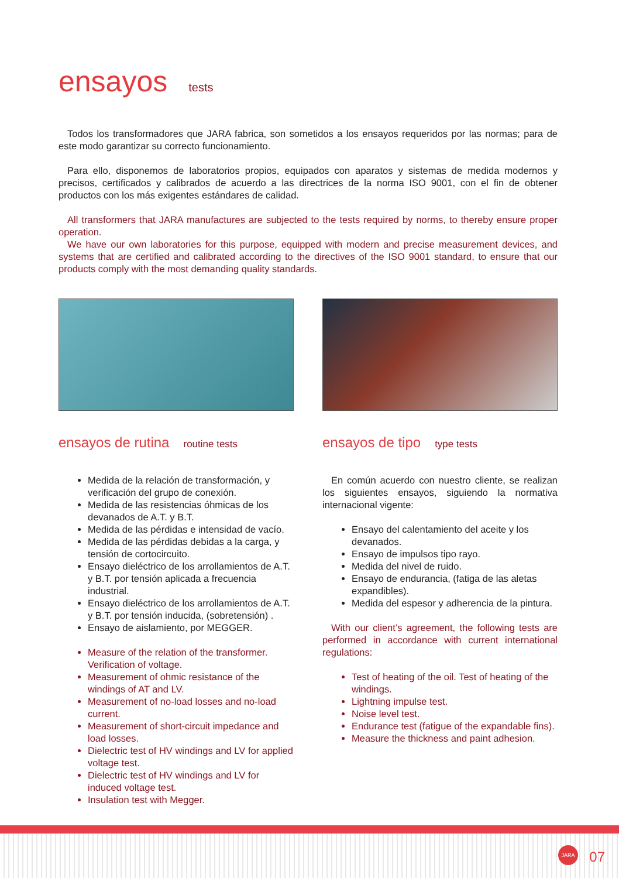ensayos tests
Todos los transformadores que JARA fabrica, son sometidos a los ensayos requeridos por las normas; para de este modo garantizar su correcto funcionamiento.
Para ello, disponemos de laboratorios propios, equipados con aparatos y sistemas de medida modernos y precisos, certificados y calibrados de acuerdo a las directrices de la norma ISO 9001, con el fin de obtener productos con los más exigentes estándares de calidad.
All transformers that JARA manufactures are subjected to the tests required by norms, to thereby ensure proper operation.
We have our own laboratories for this purpose, equipped with modern and precise measurement devices, and systems that are certified and calibrated according to the directives of the ISO 9001 standard, to ensure that our products comply with the most demanding quality standards.
ensayos de rutina routine tests
Medida de la relación de transformación, y verificación del grupo de conexión.
Medida de las resistencias óhmicas de los devanados de A.T. y B.T.
Medida de las pérdidas e intensidad de vacío.
Medida de las pérdidas debidas a la carga, y tensión de cortocircuito.
Ensayo dieléctrico de los arrollamientos de A.T. y B.T. por tensión aplicada a frecuencia industrial.
Ensayo dieléctrico de los arrollamientos de A.T. y B.T. por tensión inducida, (sobretensión) .
Ensayo de aislamiento, por MEGGER.
Measure of the relation of the transformer. Verification of voltage.
Measurement of ohmic resistance of the windings of AT and LV.
Measurement of no-load losses and no-load current.
Measurement of short-circuit impedance and load losses.
Dielectric test of HV windings and LV for applied voltage test.
Dielectric test of HV windings and LV for induced voltage test.
Insulation test with Megger.
ensayos de tipo type tests
En común acuerdo con nuestro cliente, se realizan los siguientes ensayos, siguiendo la normativa internacional vigente:
Ensayo del calentamiento del aceite y los devanados.
Ensayo de impulsos tipo rayo.
Medida del nivel de ruido.
Ensayo de endurancia, (fatiga de las aletas expandibles).
Medida del espesor y adherencia de la pintura.
With our client’s agreement, the following tests are performed in accordance with current international regulations:
Test of heating of the oil. Test of heating of the windings.
Lightning impulse test.
Noise level test.
Endurance test (fatigue of the expandable fins).
Measure the thickness and paint adhesion.
JARA
07